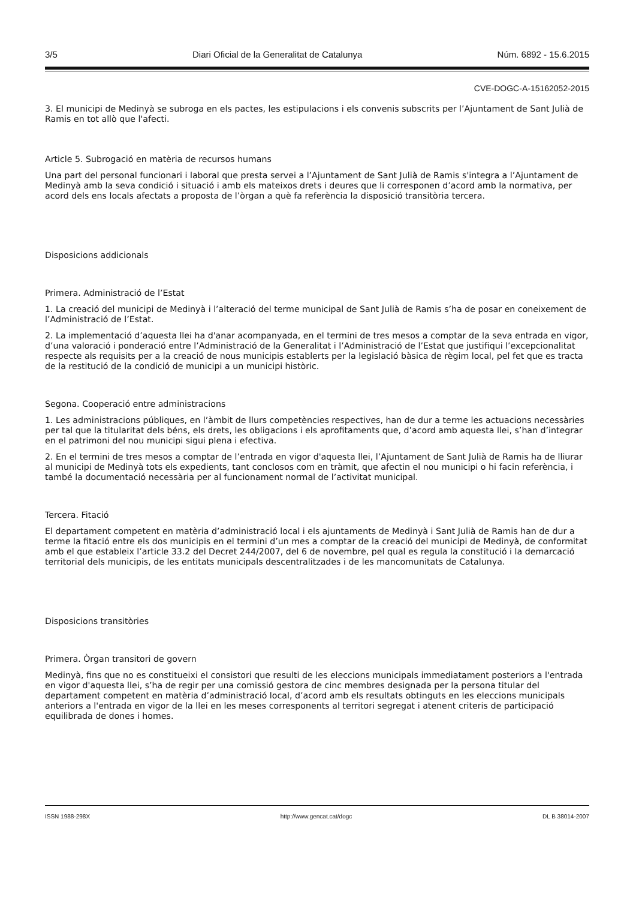3/5 Diari Oficial de la Generalitat de Catalunya Núm. 6892 - 15.6.2015
CVE-DOGC-A-15162052-2015
3. El municipi de Medinyà se subroga en els pactes, les estipulacions i els convenis subscrits per l’Ajuntament de Sant Julià de Ramis en tot allò que l'afecti.
Article 5. Subrogació en matèria de recursos humans
Una part del personal funcionari i laboral que presta servei a l’Ajuntament de Sant Julià de Ramis s'integra a l’Ajuntament de Medinyà amb la seva condició i situació i amb els mateixos drets i deures que li corresponen d’acord amb la normativa, per acord dels ens locals afectats a proposta de l’òrgan a què fa referència la disposició transitòria tercera.
Disposicions addicionals
Primera. Administració de l’Estat
1. La creació del municipi de Medinyà i l’alteració del terme municipal de Sant Julià de Ramis s’ha de posar en coneixement de l’Administració de l’Estat.
2. La implementació d’aquesta llei ha d'anar acompanyada, en el termini de tres mesos a comptar de la seva entrada en vigor, d’una valoració i ponderació entre l’Administració de la Generalitat i l’Administració de l’Estat que justifiqui l’excepcionalitat respecte als requisits per a la creació de nous municipis establerts per la legislació bàsica de règim local, pel fet que es tracta de la restitució de la condició de municipi a un municipi històric.
Segona. Cooperació entre administracions
1. Les administracions públiques, en l’àmbit de llurs competències respectives, han de dur a terme les actuacions necessàries per tal que la titularitat dels béns, els drets, les obligacions i els aprofitaments que, d’acord amb aquesta llei, s’han d’integrar en el patrimoni del nou municipi sigui plena i efectiva.
2. En el termini de tres mesos a comptar de l’entrada en vigor d'aquesta llei, l’Ajuntament de Sant Julià de Ramis ha de lliurar al municipi de Medinyà tots els expedients, tant conclosos com en tràmit, que afectin el nou municipi o hi facin referència, i també la documentació necessària per al funcionament normal de l’activitat municipal.
Tercera. Fitació
El departament competent en matèria d’administració local i els ajuntaments de Medinyà i Sant Julià de Ramis han de dur a terme la fitació entre els dos municipis en el termini d’un mes a comptar de la creació del municipi de Medinyà, de conformitat amb el que estableix l’article 33.2 del Decret 244/2007, del 6 de novembre, pel qual es regula la constitució i la demarcació territorial dels municipis, de les entitats municipals descentralitzades i de les mancomunitats de Catalunya.
Disposicions transitòries
Primera. Òrgan transitori de govern
Medinyà, fins que no es constitueixi el consistori que resulti de les eleccions municipals immediatament posteriors a l'entrada en vigor d'aquesta llei, s’ha de regir per una comissió gestora de cinc membres designada per la persona titular del departament competent en matèria d’administració local, d’acord amb els resultats obtinguts en les eleccions municipals anteriors a l'entrada en vigor de la llei en les meses corresponents al territori segregat i atenent criteris de participació equilibrada de dones i homes.
ISSN 1988-298X http://www.gencat.cat/dogc DL B 38014-2007